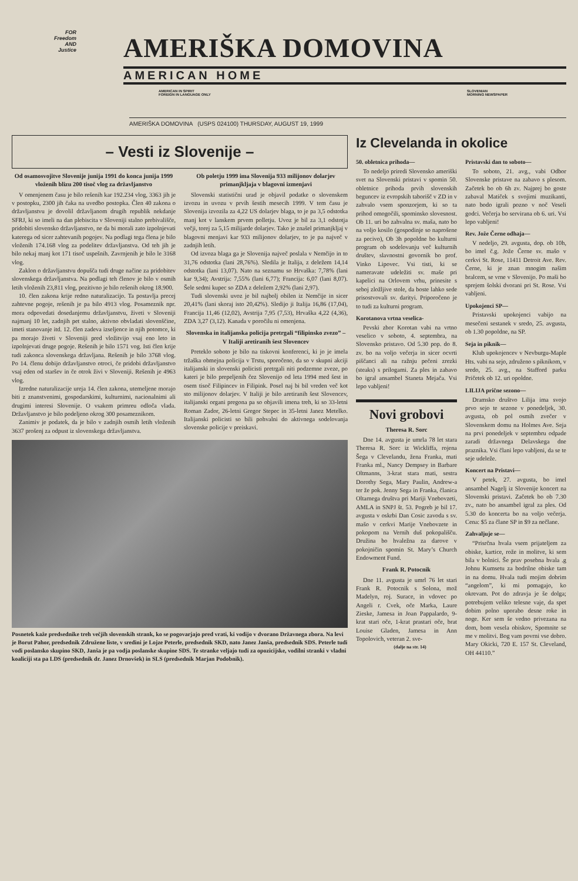FOR
Freedom
AND
Justice
AMERIŠKA DOMOVINA
AMERICAN HOME
AMERICAN IN SPIRIT
FOREIGN IN LANGUAGE ONLY SLOVENIAN
MORNING NEWSPAPER
AMERIŠKA DOMOVINA (USPS 024100) THURSDAY, AUGUST 19, 1999
– Vesti iz Slovenije –
Od osamosvojitve Slovenije junija 1991 do konca junija 1999 vloženih blizu 200 tisoč vlog za državljanstvo
V omenjenem času je bilo rešenih kar 192.234 vlog, 3363 jih je v postopku, 2300 jih čaka na uvedbo postopka. Člen 40 zakona o državljanstvu je dovolil državljanom drugih republik nekdanje SFRJ, ki so imeli na dan plebiscita v Sloveniji stalno prebivališče, pridobiti slovensko državljanstvo, ne da bi morali zato izpolnjevati katerega od sicer zahtevanih pogojev. Na podlagi tega člena je bilo vloženih 174.168 vlog za podelitev državljanstva. Od teh jih je bilo nekaj manj kot 171 tisoč uspešnih. Zavrnjenih je bilo le 3168 vlog.
Zaklon o državljanstvu dopušča tudi druge načine za pridobitev slovenskega državljanstva. Na podlagi teh členov je bilo v osmih letih vloženih 23,811 vlog, pozitivno je bilo rešenih okrog 18.900.
10. člen zakona krije redno naturalizacijo. Ta postavlja precej zahtevne pogoje, rešenih je pa bilo 4913 vlog. Posameznik npr. mora odpovedati dosedanjemu državljanstvu, živeti v Sloveniji najmanj 10 let, zadnjih pet stalno, aktivno obvladati slovenščine, imeti stanovanje itd. 12. člen zadeva izseljence in njih potomce, ki pa morajo živeti v Sloveniji pred vložitvijo vsaj eno leto in izpolnjevati druge pogoje. Rešenih je bilo 1571 vog. Isti člen krije tudi zakonca slovenskega državljana. Rešenih je bilo 3768 vlog. Po 14. členu dobijo državljanstvo otroci, če pridobi državljanstvo vsaj eden od staršev in če otrok živi v Sloveniji. Rešenih je 4963 vlog.
Izredne naturalizacije ureja 14. člen zakona, utemeljene morajo biti z znanstvenimi, gospodarskimi, kulturnimi, nacionalnimi ali drugimi interesi Slovenije. O vsakem primreu odloča vlada. Državljanstvo je bilo podeljeno okrog 300 posameznikom.
Zanimiv je podatek, da je bilo v zadnjih osmih letih vloženih 3637 prošenj za odpust iz slovenskega državljanstva.
Ob poletju 1999 ima Slovenija 933 milijonov dolarjev primanjkljaja v blagovni izmenjavi
Slovenski statistični urad je objavil podatke o slovenskem izvozu in uvozu v prvih šestih mesecih 1999. V tem času je Slovenija izvozila za 4,22 US dolarjev blaga, to je pa 3,5 odstotka manj kot v lanskem prvem polletju. Uvoz je bil za 3,1 odstotja večji, torej za 5,15 milijarde dolarjev. Tako je znašel primanjkljaj v blagovni menjavi kar 933 milijonov dolarjev, to je pa največ v zadnjih letih.
Od izvoza blaga ga je Slovenija največ poslala v Nemčijo in to 31,76 odstotka (lani 28,76%). Sledila je Italija, z deležem 14,14 odstotka (lani 13,07). Nato na seznamu so Hrvaška: 7,78% (lani kar 9,34); Avstrija: 7,55% (lani 6,77); Francija: 6,07 (lani 8,07). Šele sedmi kupec so ZDA z deležem 2,92% (lani 2,97).
Tudi slovenski uvoz je bil najbolj obilen iz Nemčije in sicer 20,41% (lani skoraj isto 20,42%). Sledijo ji Italija 16,86 (17,04), Francija 11,46 (12,02), Avstrija 7,95 (7,53), Hrvaška 4,22 (4,36), ZDA 3,27 (3,12). Kanada v poročilu ni omenjena.
Slovenska in italijanska policija pretrgali “filipinsko zvezo” – V Italiji aretiranih šest Slovencev
Preteklo soboto je bilo na tiskovni konferenci, ki jo je imela tržaška obmejna policija v Trstu, sporočeno, da so v skupni akciji italijanski in slovenski policisti pretrgali niti podzemne zveze, po kateri je bilo prepeljenih čez Slovenijo od leta 1994 med šest in osem tisoč Filipincev in Filipink. Posel naj bi bil vreden več kot sto milijonov dolarjev. V Italiji je bilo aretiranih šest Slovencev, italijanski organi pregona pa so objavili imena treh, ki so 33-letni Roman Zador, 26-letni Gregor Stepec in 35-letni Janez Metelko. Italijanski policisti so bili pohvalni do aktivnega sodelovanja slovenske policije v preiskavi.
Posnetek kaže predsednike treh večjih slovenskih strank, ko se pogovarjajo pred vrati, ki vodijo v dvorano Državnega zbora. Na levi je Borut Pahor, predsednik Združene liste, v sredini je Lojze Peterle, predsednik SKD, nato Janez Janša, predsednik SDS. Peterle tudi vodi poslansko skupino SKD, Janša je pa vodja poslanske skupine SDS. Te stranke veljajo tudi za opozicijske, vodilni stranki v vladni koaliciji sta pa LDS (predsednik dr. Janez Drnovšek) in SLS (predsednik Marjan Podobnik).
Iz Clevelanda in okolice
50. obletnica prihoda—
To nedeljo priredi Slovensko ameriški svet na Slovenski pristavi v spomin 50. obletnice prihoda prvih slovenskih beguncev iz evropskih taborišč v ZD in v zahvalo vsem sponzorjem, ki so ta prihod omogočili, spominsko slovesnost. Ob 11. uri bo zahvalna sv. maša, nato bo na voljo kosilo (gospodinje so naprošene za pecivo), Ob 3h popoldne bo kulturni program ob sodelovanju več kulturnih društev, slavnostni govornik bo prof. Vinko Lipovec. Vsi tisti, ki se nameravate udeležiti sv. maše pri kapelici na Orlovem vrhu, prinesite s seboj zložljive stole, da boste lahko sede prisostvovali sv. darityi. Priporočeno je to tudi za kulturni program.
Korotanova vrtna veselica-
Pevski zbor Korotan vabi na vrtno veselico v soboto, 4. septembra, na Slovensko pristavo. Od 5.30 pop. do 8. zv. bo na voljo večerja in sicer ocvrti piščanci ali na ražnju pečeni zrezki (steaks) s prilogami. Za ples in zabavo bo igral ansambel Staneta Mejača. Vsi lepo vabljeni!
Novi grobovi
Theresa R. Sorc
Dne 14. avgusta je umrla 78 let stara Theresa R. Sorc iz Wickliffa, rojena Šega v Clevelandu, žena Franka, mati Franka ml., Nancy Dempsey in Barbare Oltmanns, 3-krat stara mati, sestra Dorothy Sega, Mary Paulin, Andrew-a ter že pok. Jenny Sega in Franka, članica Oltarnega društva pri Mariji Vnebovzeti, AMLA in SNPJ št. 53. Pogreb je bil 17. avgusta v oskrbi Dan Cosic zavoda s sv. mašo v cerkvi Marije Vnebovzete in pokopom na Vernih duš pokopališču. Družina bo hvaležna za darove v pokojničin spomin St. Mary’s Church Endowment Fund.
Frank R. Potocnik
Dne 11. avgusta je umrl 76 let stari Frank R. Potocnik s Solona, mož Madelyn, roj. Surace, in vdovec po Angeli r. Cvek, oče Marka, Laure Zieske, Jamesa in Joan Pappalardo, 9-krat stari oče, 1-krat prastari oče, brat Louise Gladen, Jamesa in Ann Topolovich, veteran 2. sve-
(dalje na str. 14)
Pristavski dan to soboto—
To soboto, 21. avg., vabi Odbor Slovenske pristave na zabavo s plesom. Začetek bo ob 6h zv. Najprej bo goste zabaval Matiček s svojimi muzikanti, nato bodo igrali pozno v noč Veseli godci. Večerja bo servirana ob 6. uri. Vsi lepo vabljeni!
Rev. Jože Černe odhaja—
V nedeljo, 29. avgusta, dop. ob 10h, bo imel č.g. Jože Černe sv. mašo v cerkvi St. Rose, 11411 Detroit Ave. Rev. Černe, ki je znan mnogim našim bralcem, se vrne v Slovenijo. Po maši bo sprejem šolski dvorani pri St. Rose. Vsi vabljeni.
Upokojenci SP—
Pristavski upokojenci vabijo na mesečeni sestanek v sredo, 25. avgusta, ob 1.30 popoldne, na SP.
Seja in piknik—
Klub upokojencev v Nevburgu-Maple Hts. vabi na sejo, združeno s piknikom, v sredo, 25. avg., na Stafford parku Pričetek ob 12. uri opoldne.
LILIJA prične sezono—
Dramsko društvo Lilija ima svojo prvo sejo te sezone v ponedeljek, 30. avgusta, ob pol osmih zvečer v Slovenskem domu na Holmes Ave. Seja na prvi ponedeljek v septembru odpade zaradi državnega Delavskega dne praznika. Vsi člani lepo vabljeni, da se te seje udeleže.
Koncert na Pristavi—
V petek, 27. avgusta, bo imel ansambel Nagelj iz Slovenije koncert na Slovenski pristavi. Začetek bo ob 7.30 zv., nato bo ansambel igral za ples. Od 5.30 do koncerta bo na voljo večerja. Cena: $5 za člane SP in $9 za nečlane.
Zahvaljuje se—
“Prisrčna hvala vsem prijateljem za obiske, kartice, rože in molitve, ki sem bila v bolnici. Še prav posebna hvala .g Johnu Kumsetu za bodrilne obiske tam in na domu. Hvala tudi mojim dobrim “angelom”, ki mi pomagajo, ko okrevam. Pot do zdravja je še dolga; potrebujem veliko telesne vaje, da spet dobim polno uporabo desne roke in noge. Ker sem še vedno privezana na dom, bom vesela obiskov, Spomnite se me v molitvi. Bog vam povrni vse dobro. Mary Okicki, 720 E. 157 St. Cleveland, OH 44110.”